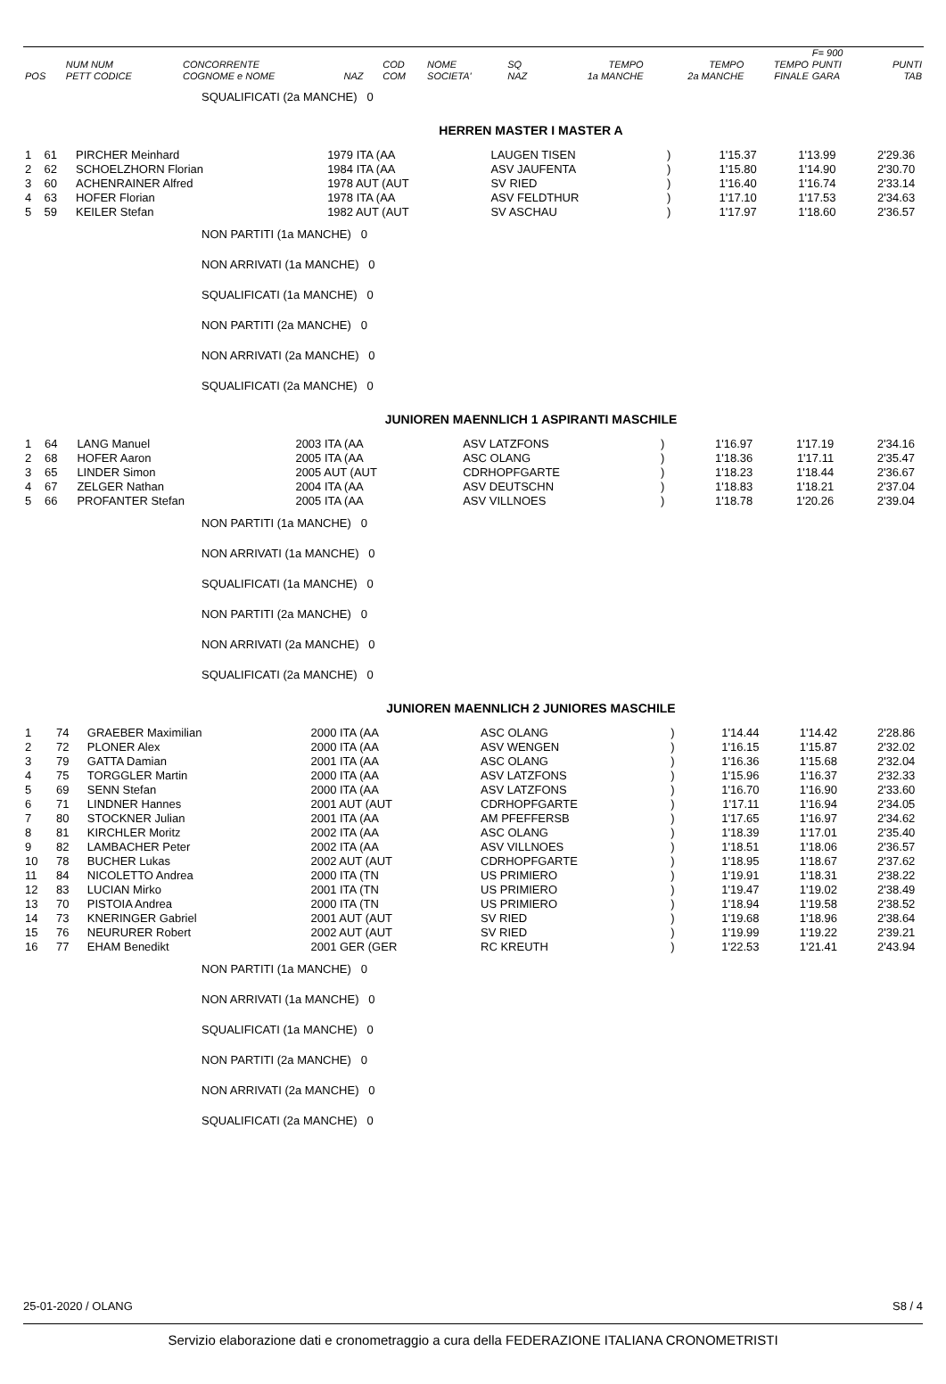| POS | NUM NUM PETT CODICE | CONCORRENTE COGNOME e NOME | NAZ | COD COM | NOME SOCIETA' | SQ NAZ | TEMPO 1a MANCHE | TEMPO 2a MANCHE | TEMPO FINALE | F= 900 PUNTI GARA | PUNTI TAB |
| --- | --- | --- | --- | --- | --- | --- | --- | --- | --- | --- | --- |
SQUALIFICATI (2a MANCHE) 0
HERREN MASTER I MASTER A
| 1 | 61 | PIRCHER Meinhard | 1979 ITA (AA | LAUGEN TISEN | ) | 1'15.37 | 1'13.99 | 2'29.36 | |
| 2 | 62 | SCHOELZHORN Florian | 1984 ITA (AA | ASV JAUFENTA | ) | 1'15.80 | 1'14.90 | 2'30.70 | |
| 3 | 60 | ACHENRAINER Alfred | 1978 AUT (AUT | SV RIED | ) | 1'16.40 | 1'16.74 | 2'33.14 | |
| 4 | 63 | HOFER Florian | 1978 ITA (AA | ASV FELDTHUR | ) | 1'17.10 | 1'17.53 | 2'34.63 | |
| 5 | 59 | KEILER Stefan | 1982 AUT (AUT | SV ASCHAU | ) | 1'17.97 | 1'18.60 | 2'36.57 | |
NON PARTITI (1a MANCHE) 0
NON ARRIVATI (1a MANCHE) 0
SQUALIFICATI (1a MANCHE) 0
NON PARTITI (2a MANCHE) 0
NON ARRIVATI (2a MANCHE) 0
SQUALIFICATI (2a MANCHE) 0
JUNIOREN MAENNLICH 1 ASPIRANTI MASCHILE
| 1 | 64 | LANG Manuel | 2003 ITA (AA | ASV LATZFONS | ) | 1'16.97 | 1'17.19 | 2'34.16 | |
| 2 | 68 | HOFER Aaron | 2005 ITA (AA | ASC OLANG | ) | 1'18.36 | 1'17.11 | 2'35.47 | |
| 3 | 65 | LINDER Simon | 2005 AUT (AUT | CDRHOPFGARTE | ) | 1'18.23 | 1'18.44 | 2'36.67 | |
| 4 | 67 | ZELGER Nathan | 2004 ITA (AA | ASV DEUTSCHN | ) | 1'18.83 | 1'18.21 | 2'37.04 | |
| 5 | 66 | PROFANTER Stefan | 2005 ITA (AA | ASV VILLNOES | ) | 1'18.78 | 1'20.26 | 2'39.04 | |
NON PARTITI (1a MANCHE) 0
NON ARRIVATI (1a MANCHE) 0
SQUALIFICATI (1a MANCHE) 0
NON PARTITI (2a MANCHE) 0
NON ARRIVATI (2a MANCHE) 0
SQUALIFICATI (2a MANCHE) 0
JUNIOREN MAENNLICH 2 JUNIORES MASCHILE
| 1 | 74 | GRAEBER Maximilian | 2000 ITA (AA | ASC OLANG | ) | 1'14.44 | 1'14.42 | 2'28.86 | |
| 2 | 72 | PLONER Alex | 2000 ITA (AA | ASV WENGEN | ) | 1'16.15 | 1'15.87 | 2'32.02 | |
| 3 | 79 | GATTA Damian | 2001 ITA (AA | ASC OLANG | ) | 1'16.36 | 1'15.68 | 2'32.04 | |
| 4 | 75 | TORGGLER Martin | 2000 ITA (AA | ASV LATZFONS | ) | 1'15.96 | 1'16.37 | 2'32.33 | |
| 5 | 69 | SENN Stefan | 2000 ITA (AA | ASV LATZFONS | ) | 1'16.70 | 1'16.90 | 2'33.60 | |
| 6 | 71 | LINDNER Hannes | 2001 AUT (AUT | CDRHOPFGARTE | ) | 1'17.11 | 1'16.94 | 2'34.05 | |
| 7 | 80 | STOCKNER Julian | 2001 ITA (AA | AM PFEFFERSB | ) | 1'17.65 | 1'16.97 | 2'34.62 | |
| 8 | 81 | KIRCHLER Moritz | 2002 ITA (AA | ASC OLANG | ) | 1'18.39 | 1'17.01 | 2'35.40 | |
| 9 | 82 | LAMBACHER Peter | 2002 ITA (AA | ASV VILLNOES | ) | 1'18.51 | 1'18.06 | 2'36.57 | |
| 10 | 78 | BUCHER Lukas | 2002 AUT (AUT | CDRHOPFGARTE | ) | 1'18.95 | 1'18.67 | 2'37.62 | |
| 11 | 84 | NICOLETTO Andrea | 2000 ITA (TN | US PRIMIERO | ) | 1'19.91 | 1'18.31 | 2'38.22 | |
| 12 | 83 | LUCIAN Mirko | 2001 ITA (TN | US PRIMIERO | ) | 1'19.47 | 1'19.02 | 2'38.49 | |
| 13 | 70 | PISTOIA Andrea | 2000 ITA (TN | US PRIMIERO | ) | 1'18.94 | 1'19.58 | 2'38.52 | |
| 14 | 73 | KNERINGER Gabriel | 2001 AUT (AUT | SV RIED | ) | 1'19.68 | 1'18.96 | 2'38.64 | |
| 15 | 76 | NEURURER Robert | 2002 AUT (AUT | SV RIED | ) | 1'19.99 | 1'19.22 | 2'39.21 | |
| 16 | 77 | EHAM Benedikt | 2001 GER (GER | RC KREUTH | ) | 1'22.53 | 1'21.41 | 2'43.94 | |
NON PARTITI (1a MANCHE) 0
NON ARRIVATI (1a MANCHE) 0
SQUALIFICATI (1a MANCHE) 0
NON PARTITI (2a MANCHE) 0
NON ARRIVATI (2a MANCHE) 0
SQUALIFICATI (2a MANCHE) 0
25-01-2020 / OLANG S8 / 4
Servizio elaborazione dati e cronometraggio a cura della FEDERAZIONE ITALIANA CRONOMETRISTI